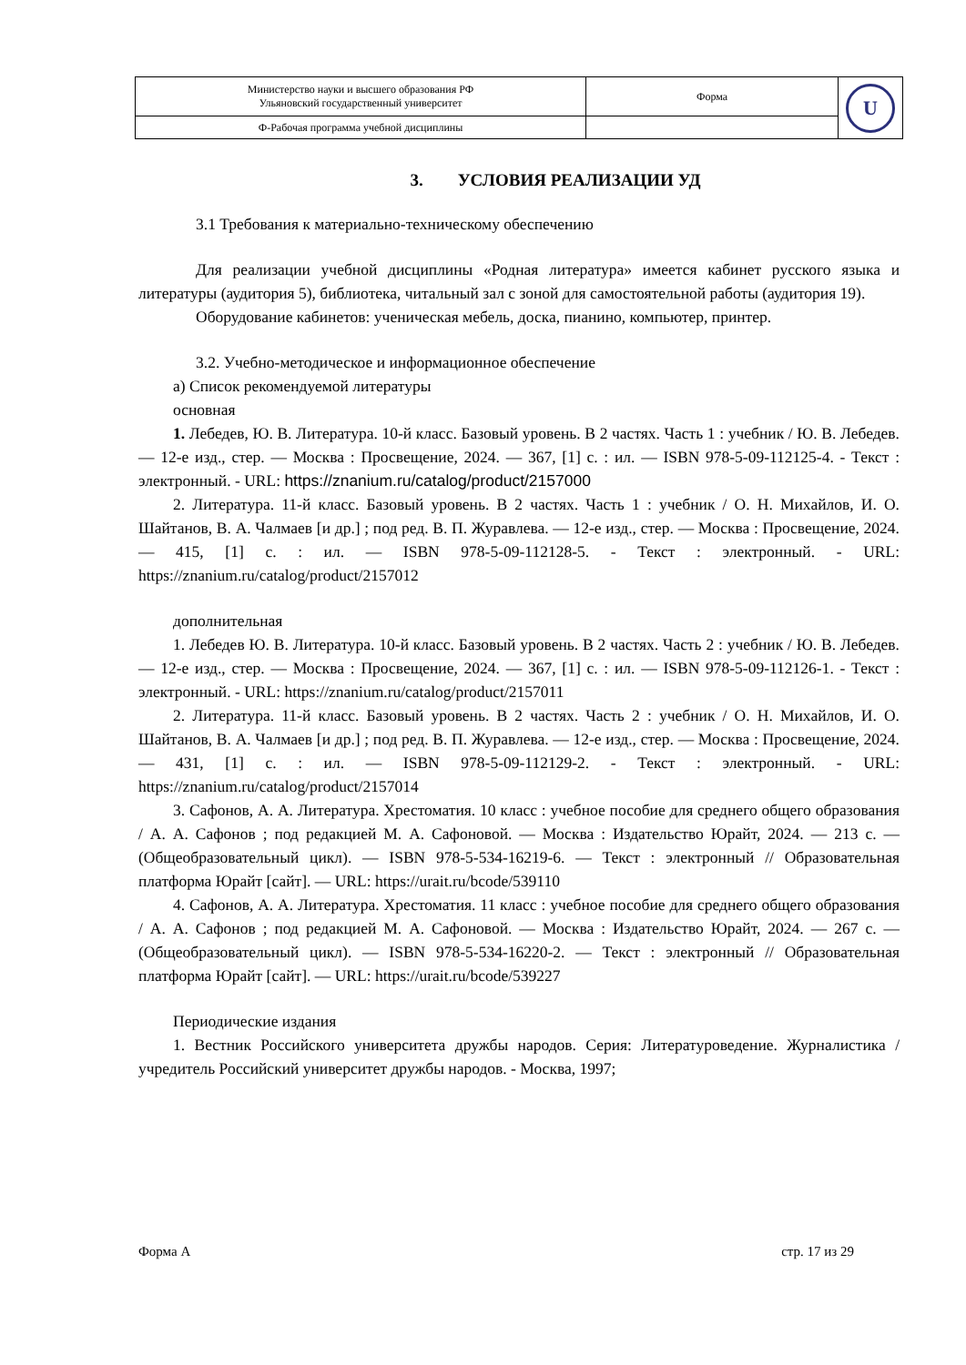| Министерство науки и высшего образования РФ Ульяновский государственный университет | Форма | U |
| Ф-Рабочая программа учебной дисциплины | | |
3. УСЛОВИЯ РЕАЛИЗАЦИИ УД
3.1 Требования к материально-техническому обеспечению
Для реализации учебной дисциплины «Родная литература» имеется кабинет русского языка и литературы (аудитория 5), библиотека, читальный зал с зоной для самостоятельной работы (аудитория 19).
Оборудование кабинетов: ученическая мебель, доска, пианино, компьютер, принтер.
3.2. Учебно-методическое и информационное обеспечение
а) Список рекомендуемой литературы
основная
1. Лебедев, Ю. В. Литература. 10-й класс. Базовый уровень. В 2 частях. Часть 1 : учебник / Ю. В. Лебедев. — 12-е изд., стер. — Москва : Просвещение, 2024. — 367, [1] с. : ил. — ISBN 978-5-09-112125-4. - Текст : электронный. - URL: https://znanium.ru/catalog/product/2157000
2. Литература. 11-й класс. Базовый уровень. В 2 частях. Часть 1 : учебник / О. Н. Михайлов, И. О. Шайтанов, В. А. Чалмаев [и др.] ; под ред. В. П. Журавлева. — 12-е изд., стер. — Москва : Просвещение, 2024. — 415, [1] с. : ил. — ISBN 978-5-09-112128-5. - Текст : электронный. - URL: https://znanium.ru/catalog/product/2157012
дополнительная
1. Лебедев Ю. В. Литература. 10-й класс. Базовый уровень. В 2 частях. Часть 2 : учебник / Ю. В. Лебедев. — 12-е изд., стер. — Москва : Просвещение, 2024. — 367, [1] с. : ил. — ISBN 978-5-09-112126-1. - Текст : электронный. - URL: https://znanium.ru/catalog/product/2157011
2. Литература. 11-й класс. Базовый уровень. В 2 частях. Часть 2 : учебник / О. Н. Михайлов, И. О. Шайтанов, В. А. Чалмаев [и др.] ; под ред. В. П. Журавлева. — 12-е изд., стер. — Москва : Просвещение, 2024. — 431, [1] с. : ил. — ISBN 978-5-09-112129-2. - Текст : электронный. - URL: https://znanium.ru/catalog/product/2157014
3. Сафонов, А. А. Литература. Хрестоматия. 10 класс : учебное пособие для среднего общего образования / А. А. Сафонов ; под редакцией М. А. Сафоновой. — Москва : Издательство Юрайт, 2024. — 213 с. — (Общеобразовательный цикл). — ISBN 978-5-534-16219-6. — Текст : электронный // Образовательная платформа Юрайт [сайт]. — URL: https://urait.ru/bcode/539110
4. Сафонов, А. А. Литература. Хрестоматия. 11 класс : учебное пособие для среднего общего образования / А. А. Сафонов ; под редакцией М. А. Сафоновой. — Москва : Издательство Юрайт, 2024. — 267 с. — (Общеобразовательный цикл). — ISBN 978-5-534-16220-2. — Текст : электронный // Образовательная платформа Юрайт [сайт]. — URL: https://urait.ru/bcode/539227
Периодические издания
1. Вестник Российского университета дружбы народов. Серия: Литературоведение. Журналистика / учредитель Российский университет дружбы народов. - Москва, 1997;
Форма А стр. 17 из 29